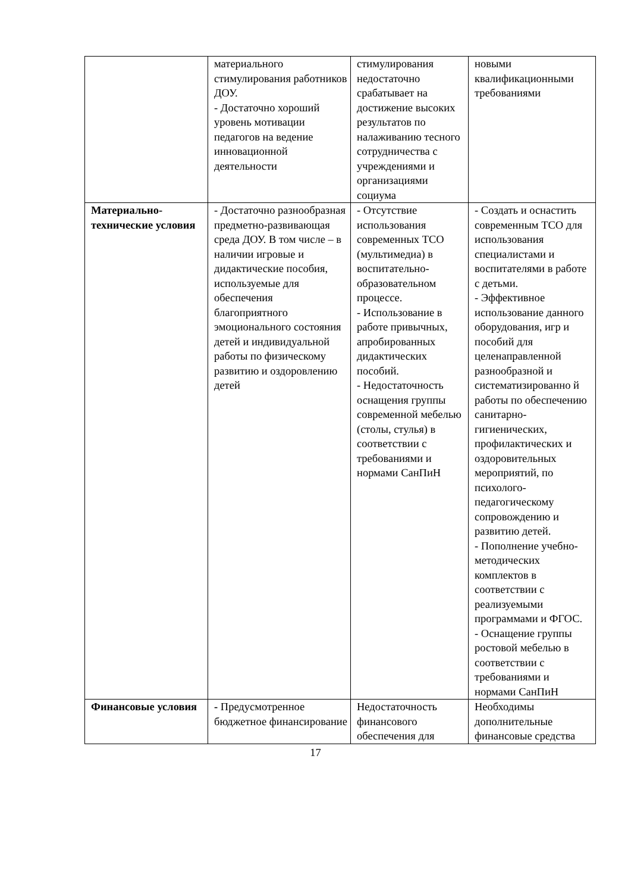| | материального стимулирования работников ДОУ. - Достаточно хороший уровень мотивации педагогов на ведение инновационной деятельности | стимулирования недостаточно срабатывает на достижение высоких результатов по налаживанию тесного сотрудничества с учреждениями и организациями социума | новыми квалификационными требованиями |
| Материально-технические условия | - Достаточно разнообразная предметно-развивающая среда ДОУ. В том числе – в наличии игровые и дидактические пособия, используемые для обеспечения благоприятного эмоционального состояния детей и индивидуальной работы по физическому развитию и оздоровлению детей | - Отсутствие использования современных ТСО (мультимедиа) в воспитательно-образовательном процессе. - Использование в работе привычных, апробированных дидактических пособий. - Недостаточность оснащения группы современной мебелью (столы, стулья) в соответствии с требованиями и нормами СанПиН | - Создать и оснастить современным ТСО для использования специалистами и воспитателями в работе с детьми. - Эффективное использование данного оборудования, игр и пособий для целенаправленной разнообразной и систематизированно й работы по обеспечению санитарно-гигиенических, профилактических и оздоровительных мероприятий, по психолого-педагогическому сопровождению и развитию детей. - Пополнение учебно-методических комплектов в соответствии с реализуемыми программами и ФГОС. - Оснащение группы ростовой мебелью в соответствии с требованиями и нормами СанПиН |
| Финансовые условия | - Предусмотренное бюджетное финансирование | Недостаточность финансового обеспечения для | Необходимы дополнительные финансовые средства |
17